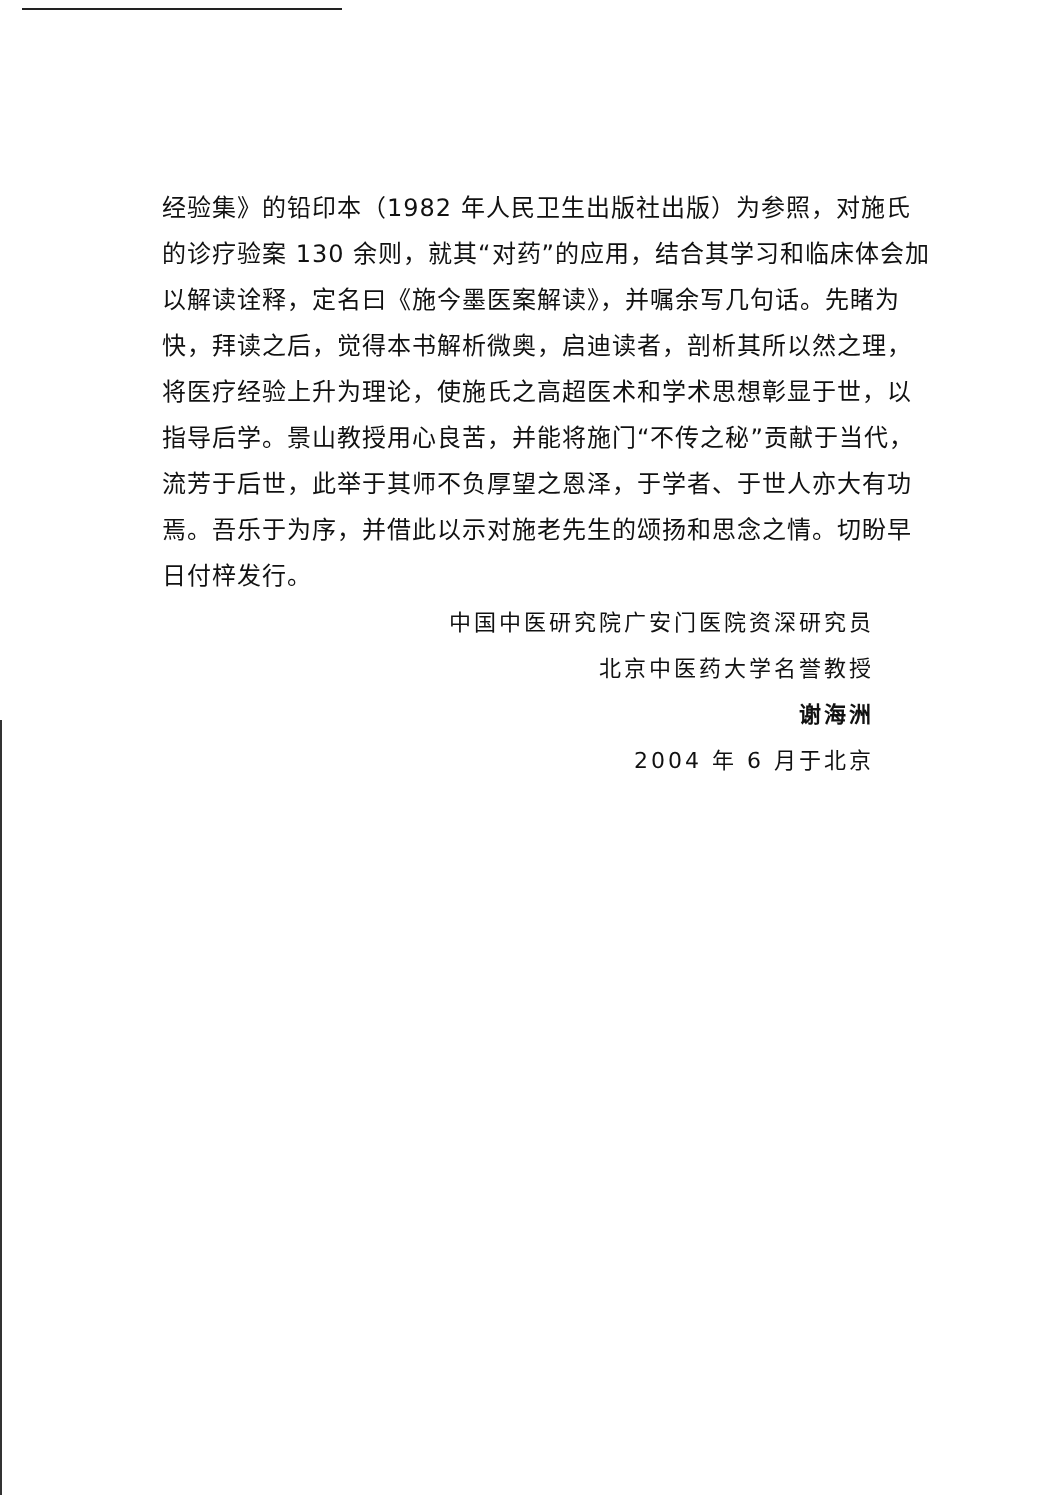经验集》的铅印本（1982 年人民卫生出版社出版）为参照，对施氏的诊疗验案 130 余则，就其“对药”的应用，结合其学习和临床体会加以解读诠释，定名曰《施今墨医案解读》，并嘱余写几句话。先睹为快，拜读之后，觉得本书解析微奥，启迪读者，剖析其所以然之理，将医疗经验上升为理论，使施氏之高超医术和学术思想彰显于世，以指导后学。景山教授用心良苦，并能将施门“不传之秘”贡献于当代，流芳于后世，此举于其师不负厚望之恩泽，于学者、于世人亦大有功焉。吾乐于为序，并借此以示对施老先生的颂扬和思念之情。切盼早日付梓发行。
中国中医研究院广安门医院资深研究员
北京中医药大学名誉教授
谢海洲
2004 年 6 月于北京